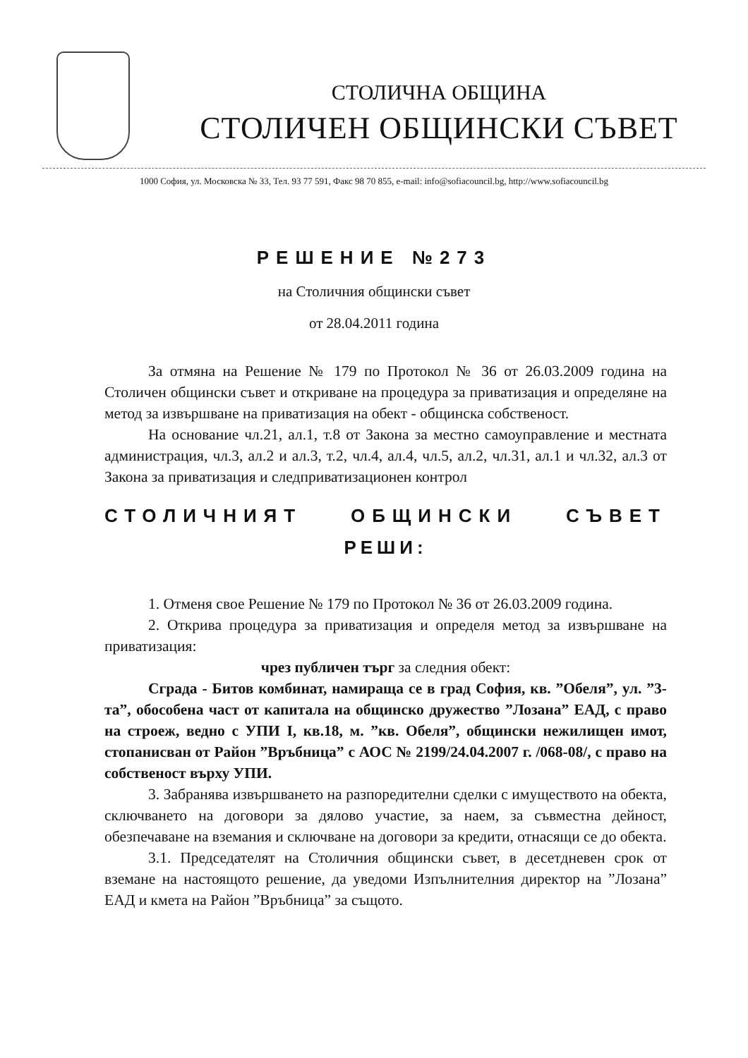СТОЛИЧНА ОБЩИНА
СТОЛИЧЕН ОБЩИНСКИ СЪВЕТ
1000 София, ул. Московска № 33, Тел. 93 77 591, Факс 98 70 855, e-mail: info@sofiacouncil.bg, http://www.sofiacouncil.bg
РЕШЕНИЕ №273
на Столичния общински съвет
от 28.04.2011 година
За отмяна на Решение № 179 по Протокол № 36 от 26.03.2009 година на Столичен общински съвет и откриване на процедура за приватизация и определяне на метод за извършване на приватизация на обект - общинска собственост.
На основание чл.21, ал.1, т.8 от Закона за местно самоуправление и местната администрация, чл.3, ал.2 и ал.3, т.2, чл.4, ал.4, чл.5, ал.2, чл.31, ал.1 и чл.32, ал.3 от Закона за приватизация и следприватизационен контрол
СТОЛИЧНИЯТ ОБЩИНСКИ СЪВЕТ
РЕШИ:
1. Отменя свое Решение № 179 по Протокол № 36 от 26.03.2009 година.
2. Открива процедура за приватизация и определя метод за извършване на приватизация:
чрез публичен търг за следния обект:
Сграда - Битов комбинат, намираща се в град София, кв. ”Обеля”, ул. ”3-та”, обособена част от капитала на общинско дружество ”Лозана” ЕАД, с право на строеж, ведно с УПИ I, кв.18, м. ”кв. Обеля”, общински нежилищен имот, стопанисван от Район ”Връбница” с АОС № 2199/24.04.2007 г. /068-08/, с право на собственост върху УПИ.
3. Забранява извършването на разпоредителни сделки с имуществото на обекта, сключването на договори за дялово участие, за наем, за съвместна дейност, обезпечаване на вземания и сключване на договори за кредити, отнасящи се до обекта.
3.1. Председателят на Столичния общински съвет, в десетдневен срок от вземане на настоящото решение, да уведоми Изпълнителния директор на ”Лозана” ЕАД и кмета на Район ”Връбница” за същото.